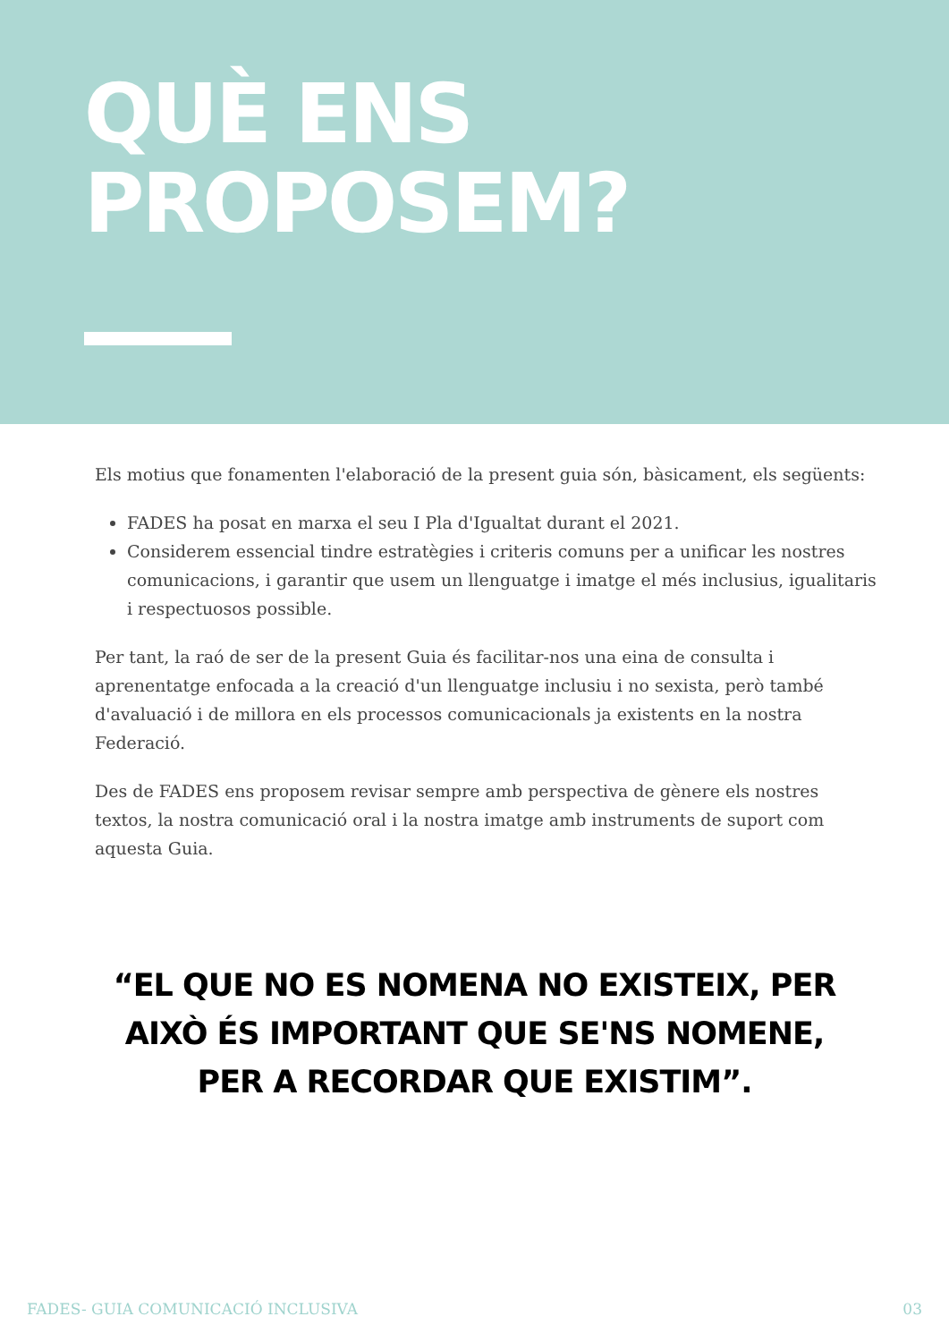QUÈ ENS
PROPOSEM?
Els motius que fonamenten l'elaboració de la present guia són, bàsicament, els següents:
FADES ha posat en marxa el seu I Pla d'Igualtat durant el 2021.
Considerem essencial tindre estratègies i criteris comuns per a unificar les nostres comunicacions, i garantir que usem un llenguatge i imatge el més inclusius, igualitaris i respectuosos possible.
Per tant, la raó de ser de la present Guia és facilitar-nos una eina de consulta i aprenentatge enfocada a la creació d'un llenguatge inclusiu i no sexista, però també d'avaluació i de millora en els processos comunicacionals ja existents en la nostra Federació.
Des de FADES ens proposem revisar sempre amb perspectiva de gènere els nostres textos, la nostra comunicació oral i la nostra imatge amb instruments de suport com aquesta Guia.
“EL QUE NO ES NOMENA NO EXISTEIX, PER AIXÒ ÉS IMPORTANT QUE SE'NS NOMENE, PER A RECORDAR QUE EXISTIM”.
FADES- GUIA COMUNICACIÓ INCLUSIVA 03